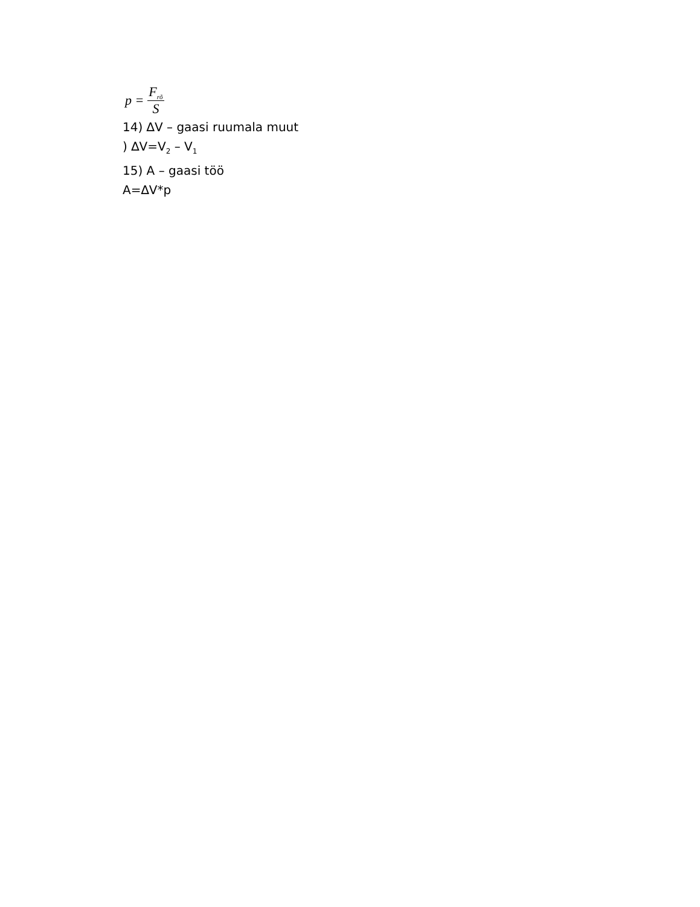p = F<sub>rõ</sub> S
14) ∆V – gaasi ruumala muut
) ∆V=V<sub>2</sub> – V<sub>1</sub>
15) A – gaasi töö
A=∆V*p